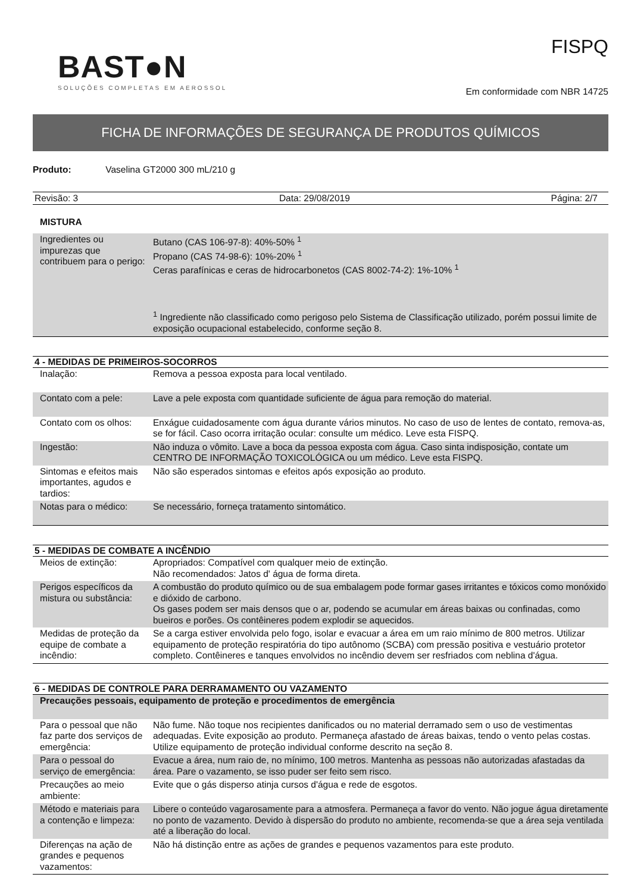BAST●N
SOLUÇÕES COMPLETAS EM AEROSSOL
FISPQ
Em conformidade com NBR 14725
FICHA DE INFORMAÇÕES DE SEGURANÇA DE PRODUTOS QUÍMICOS
Produto: Vaselina GT2000 300 mL/210 g
Revisão: 3 Data: 29/08/2019 Página: 2/7
MISTURA
| Ingredientes ou impurezas que contribuem para o perigo: | Butano (CAS 106-97-8): 40%-50% <sup>1</sup> Propano (CAS 74-98-6): 10%-20% <sup>1</sup> Ceras parafínicas e ceras de hidrocarbonetos (CAS 8002-74-2): 1%-10% <sup>1</sup> <sup>1</sup> Ingrediente não classificado como perigoso pelo Sistema de Classificação utilizado, porém possui limite de exposição ocupacional estabelecido, conforme seção 8. |
4 - MEDIDAS DE PRIMEIROS-SOCORROS
| Inalação: | Remova a pessoa exposta para local ventilado. |
| Contato com a pele: | Lave a pele exposta com quantidade suficiente de água para remoção do material. |
| Contato com os olhos: | Enxágue cuidadosamente com água durante vários minutos. No caso de uso de lentes de contato, remova-as, se for fácil. Caso ocorra irritação ocular: consulte um médico. Leve esta FISPQ. |
| Ingestão: | Não induza o vômito. Lave a boca da pessoa exposta com água. Caso sinta indisposição, contate um CENTRO DE INFORMAÇÃO TOXICOLÓGICA ou um médico. Leve esta FISPQ. |
| Sintomas e efeitos mais importantes, agudos e tardios: | Não são esperados sintomas e efeitos após exposição ao produto. |
| Notas para o médico: | Se necessário, forneça tratamento sintomático. |
5 - MEDIDAS DE COMBATE A INCÊNDIO
| Meios de extinção: | Apropriados: Compatível com qualquer meio de extinção. Não recomendados: Jatos d' água de forma direta. |
| Perigos específicos da mistura ou substância: | A combustão do produto químico ou de sua embalagem pode formar gases irritantes e tóxicos como monóxido e dióxido de carbono. Os gases podem ser mais densos que o ar, podendo se acumular em áreas baixas ou confinadas, como bueiros e porões. Os contêineres podem explodir se aquecidos. |
| Medidas de proteção da equipe de combate a incêndio: | Se a carga estiver envolvida pelo fogo, isolar e evacuar a área em um raio mínimo de 800 metros. Utilizar equipamento de proteção respiratória do tipo autônomo (SCBA) com pressão positiva e vestuário protetor completo. Contêineres e tanques envolvidos no incêndio devem ser resfriados com neblina d'água. |
6 - MEDIDAS DE CONTROLE PARA DERRAMAMENTO OU VAZAMENTO
| Precauções pessoais, equipamento de proteção e procedimentos de emergência | |
| Para o pessoal que não faz parte dos serviços de emergência: | Não fume. Não toque nos recipientes danificados ou no material derramado sem o uso de vestimentas adequadas. Evite exposição ao produto. Permaneça afastado de áreas baixas, tendo o vento pelas costas. Utilize equipamento de proteção individual conforme descrito na seção 8. |
| Para o pessoal do serviço de emergência: | Evacue a área, num raio de, no mínimo, 100 metros. Mantenha as pessoas não autorizadas afastadas da área. Pare o vazamento, se isso puder ser feito sem risco. |
| Precauções ao meio ambiente: | Evite que o gás disperso atinja cursos d'água e rede de esgotos. |
| Método e materiais para a contenção e limpeza: | Libere o conteúdo vagarosamente para a atmosfera. Permaneça a favor do vento. Não jogue água diretamente no ponto de vazamento. Devido à dispersão do produto no ambiente, recomenda-se que a área seja ventilada até a liberação do local. |
| Diferenças na ação de grandes e pequenos vazamentos: | Não há distinção entre as ações de grandes e pequenos vazamentos para este produto. |